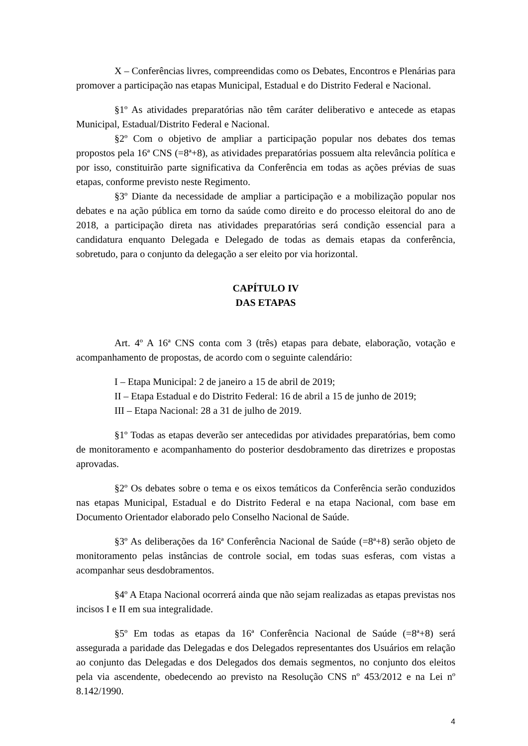X – Conferências livres, compreendidas como os Debates, Encontros e Plenárias para promover a participação nas etapas Municipal, Estadual e do Distrito Federal e Nacional.
§1º As atividades preparatórias não têm caráter deliberativo e antecede as etapas Municipal, Estadual/Distrito Federal e Nacional.
§2º Com o objetivo de ampliar a participação popular nos debates dos temas propostos pela 16ª CNS (=8ª+8), as atividades preparatórias possuem alta relevância política e por isso, constituirão parte significativa da Conferência em todas as ações prévias de suas etapas, conforme previsto neste Regimento.
§3º Diante da necessidade de ampliar a participação e a mobilização popular nos debates e na ação pública em torno da saúde como direito e do processo eleitoral do ano de 2018, a participação direta nas atividades preparatórias será condição essencial para a candidatura enquanto Delegada e Delegado de todas as demais etapas da conferência, sobretudo, para o conjunto da delegação a ser eleito por via horizontal.
CAPÍTULO IV
DAS ETAPAS
Art. 4º A 16ª CNS conta com 3 (três) etapas para debate, elaboração, votação e acompanhamento de propostas, de acordo com o seguinte calendário:
I – Etapa Municipal: 2 de janeiro a 15 de abril de 2019;
II – Etapa Estadual e do Distrito Federal: 16 de abril a 15 de junho de 2019;
III – Etapa Nacional: 28 a 31 de julho de 2019.
§1º Todas as etapas deverão ser antecedidas por atividades preparatórias, bem como de monitoramento e acompanhamento do posterior desdobramento das diretrizes e propostas aprovadas.
§2º Os debates sobre o tema e os eixos temáticos da Conferência serão conduzidos nas etapas Municipal, Estadual e do Distrito Federal e na etapa Nacional, com base em Documento Orientador elaborado pelo Conselho Nacional de Saúde.
§3º As deliberações da 16ª Conferência Nacional de Saúde (=8ª+8) serão objeto de monitoramento pelas instâncias de controle social, em todas suas esferas, com vistas a acompanhar seus desdobramentos.
§4º A Etapa Nacional ocorrerá ainda que não sejam realizadas as etapas previstas nos incisos I e II em sua integralidade.
§5º Em todas as etapas da 16ª Conferência Nacional de Saúde (=8ª+8) será assegurada a paridade das Delegadas e dos Delegados representantes dos Usuários em relação ao conjunto das Delegadas e dos Delegados dos demais segmentos, no conjunto dos eleitos pela via ascendente, obedecendo ao previsto na Resolução CNS nº 453/2012 e na Lei nº 8.142/1990.
4